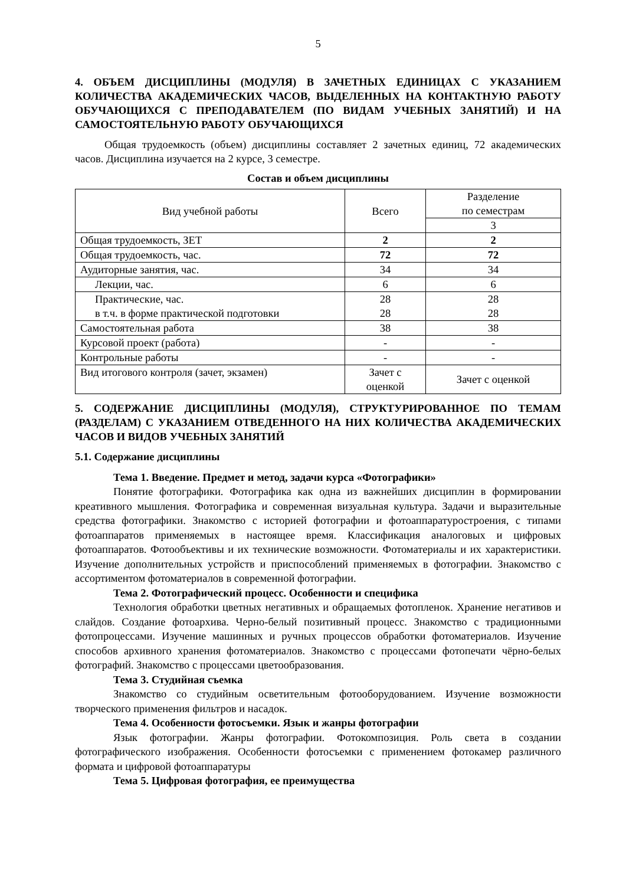5
4. ОБЪЕМ ДИСЦИПЛИНЫ (МОДУЛЯ) В ЗАЧЕТНЫХ ЕДИНИЦАХ С УКАЗАНИЕМ КОЛИЧЕСТВА АКАДЕМИЧЕСКИХ ЧАСОВ, ВЫДЕЛЕННЫХ НА КОНТАКТНУЮ РАБОТУ ОБУЧАЮЩИХСЯ С ПРЕПОДАВАТЕЛЕМ (ПО ВИДАМ УЧЕБНЫХ ЗАНЯТИЙ) И НА САМОСТОЯТЕЛЬНУЮ РАБОТУ ОБУЧАЮЩИХСЯ
Общая трудоемкость (объем) дисциплины составляет 2 зачетных единиц, 72 академических часов. Дисциплина изучается на 2 курсе, 3 семестре.
Состав и объем дисциплины
| Вид учебной работы | Всего | Разделение по семестрам |
| | | 3 |
| Общая трудоемкость, ЗЕТ | 2 | 2 |
| Общая трудоемкость, час. | 72 | 72 |
| Аудиторные занятия, час. | 34 | 34 |
| Лекции, час. | 6 | 6 |
| Практические, час. в т.ч. в форме практической подготовки | 28 28 | 28 28 |
| Самостоятельная работа | 38 | 38 |
| Курсовой проект (работа) | - | - |
| Контрольные работы | - | - |
| Вид итогового контроля (зачет, экзамен) | Зачет с оценкой | Зачет с оценкой |
5. СОДЕРЖАНИЕ ДИСЦИПЛИНЫ (МОДУЛЯ), СТРУКТУРИРОВАННОЕ ПО ТЕМАМ (РАЗДЕЛАМ) С УКАЗАНИЕМ ОТВЕДЕННОГО НА НИХ КОЛИЧЕСТВА АКАДЕМИЧЕСКИХ ЧАСОВ И ВИДОВ УЧЕБНЫХ ЗАНЯТИЙ
5.1. Содержание дисциплины
Тема 1. Введение. Предмет и метод, задачи курса «Фотографики»
Понятие фотографики. Фотографика как одна из важнейших дисциплин в формировании креативного мышления. Фотографика и современная визуальная культура. Задачи и выразительные средства фотографики. Знакомство с историей фотографии и фотоаппаратуростроения, с типами фотоаппаратов применяемых в настоящее время. Классификация аналоговых и цифровых фотоаппаратов. Фотообъективы и их технические возможности. Фотоматериалы и их характеристики. Изучение дополнительных устройств и приспособлений применяемых в фотографии. Знакомство с ассортиментом фотоматериалов в современной фотографии.
Тема 2. Фотографический процесс. Особенности и специфика
Технология обработки цветных негативных и обращаемых фотопленок. Хранение негативов и слайдов. Создание фотоархива. Черно-белый позитивный процесс. Знакомство с традиционными фотопроцессами. Изучение машинных и ручных процессов обработки фотоматериалов. Изучение способов архивного хранения фотоматериалов. Знакомство с процессами фотопечати чёрно-белых фотографий. Знакомство с процессами цветообразования.
Тема 3. Студийная съемка
Знакомство со студийным осветительным фотооборудованием. Изучение возможности творческого применения фильтров и насадок.
Тема 4. Особенности фотосъемки. Язык и жанры фотографии
Язык фотографии. Жанры фотографии. Фотокомпозиция. Роль света в создании фотографического изображения. Особенности фотосъемки с применением фотокамер различного формата и цифровой фотоаппаратуры
Тема 5. Цифровая фотография, ее преимущества